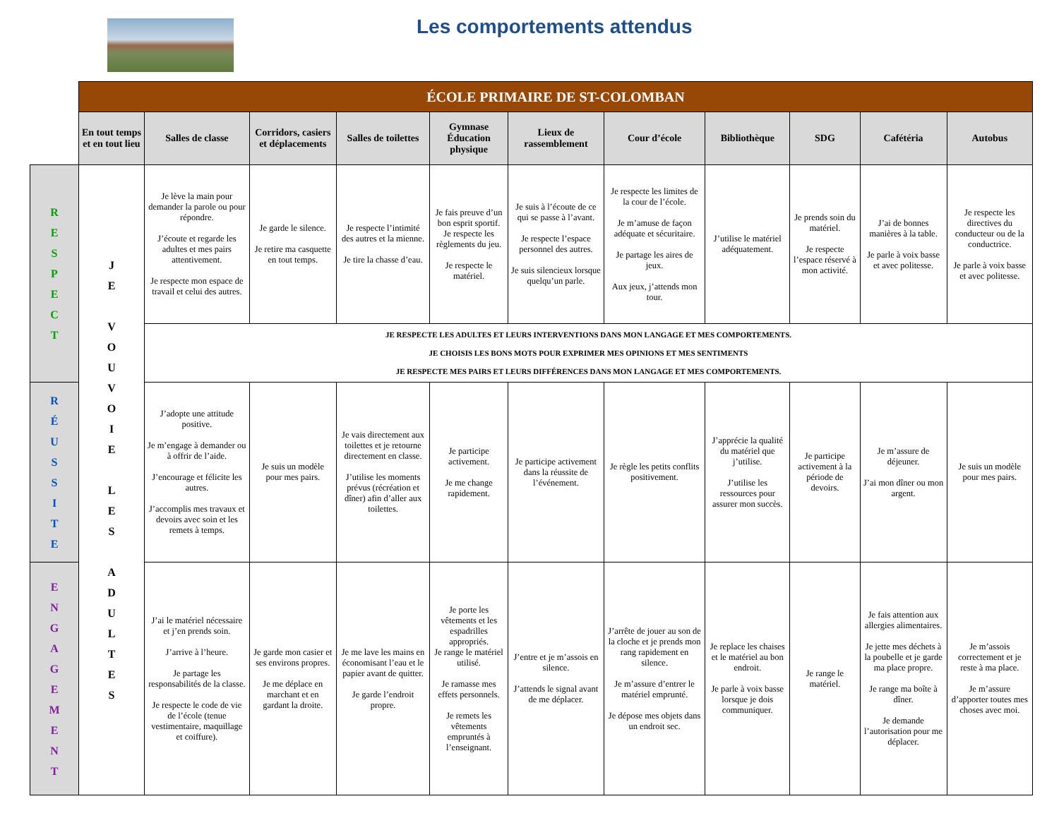Les comportements attendus
| | ÉCOLE PRIMAIRE DE ST-COLOMBAN | | | | | | | | | | |
| | En tout temps et en tout lieu | Salles de classe | Corridors, casiers et déplacements | Salles de toilettes | Gymnase Éducation physique | Lieux de rassemblement | Cour d’école | Bibliothèque | SDG | Cafétéria | Autobus |
| R E S P E C T | J E V O U V O I E L E S A D U L T E S | Je lève la main pour demander la parole ou pour répondre. J’écoute et regarde les adultes et mes pairs attentivement. Je respecte mon espace de travail et celui des autres. | Je garde le silence. Je retire ma casquette en tout temps. | Je respecte l’intimité des autres et la mienne. Je tire la chasse d’eau. | Je fais preuve d’un bon esprit sportif. Je respecte les règlements du jeu. Je respecte le matériel. | Je suis à l’écoute de ce qui se passe à l’avant. Je respecte l’espace personnel des autres. Je suis silencieux lorsque quelqu’un parle. | Je respecte les limites de la cour de l’école. Je m’amuse de façon adéquate et sécuritaire. Je partage les aires de jeux. Aux jeux, j’attends mon tour. | J’utilise le matériel adéquatement. | Je prends soin du matériel. Je respecte l’espace réservé à mon activité. | J’ai de bonnes manières à la table. Je parle à voix basse et avec politesse. | Je respecte les directives du conducteur ou de la conductrice. Je parle à voix basse et avec politesse. |
| | | JE RESPECTE LES ADULTES ET LEURS INTERVENTIONS DANS MON LANGAGE ET MES COMPORTEMENTS. JE CHOISIS LES BONS MOTS POUR EXPRIMER MES OPINIONS ET MES SENTIMENTS JE RESPECTE MES PAIRS ET LEURS DIFFÉRENCES DANS MON LANGAGE ET MES COMPORTEMENTS. | | | | | | | | | |
| R É U S S I T E | | J’adopte une attitude positive. Je m’engage à demander ou à offrir de l’aide. J’encourage et félicite les autres. J’accomplis mes travaux et devoirs avec soin et les remets à temps. | Je suis un modèle pour mes pairs. | Je vais directement aux toilettes et je retourne directement en classe. J’utilise les moments prévus (récréation et dîner) afin d’aller aux toilettes. | Je participe activement. Je me change rapidement. | Je participe activement dans la réussite de l’événement. | Je règle les petits conflits positivement. | J’apprécie la qualité du matériel que j’utilise. J’utilise les ressources pour assurer mon succès. | Je participe activement à la période de devoirs. | Je m’assure de déjeuner. J’ai mon dîner ou mon argent. | Je suis un modèle pour mes pairs. |
| E N G A G E M E N T | | J’ai le matériel nécessaire et j’en prends soin. J’arrive à l’heure. Je partage les responsabilités de la classe. Je respecte le code de vie de l’école (tenue vestimentaire, maquillage et coiffure). | Je garde mon casier et ses environs propres. Je me déplace en marchant et en gardant la droite. | Je me lave les mains en économisant l’eau et le papier avant de quitter. Je garde l’endroit propre. | Je porte les vêtements et les espadrilles appropriés. Je range le matériel utilisé. Je ramasse mes effets personnels. Je remets les vêtements empruntés à l’enseignant. | J’entre et je m’assois en silence. J’attends le signal avant de me déplacer. | J’arrête de jouer au son de la cloche et je prends mon rang rapidement en silence. Je m’assure d’entrer le matériel emprunté. Je dépose mes objets dans un endroit sec. | Je replace les chaises et le matériel au bon endroit. Je parle à voix basse lorsque je dois communiquer. | Je range le matériel. | Je fais attention aux allergies alimentaires. Je jette mes déchets à la poubelle et je garde ma place propre. Je range ma boîte à dîner. Je demande l’autorisation pour me déplacer. | Je m’assois correctement et je reste à ma place. Je m’assure d’apporter toutes mes choses avec moi. |